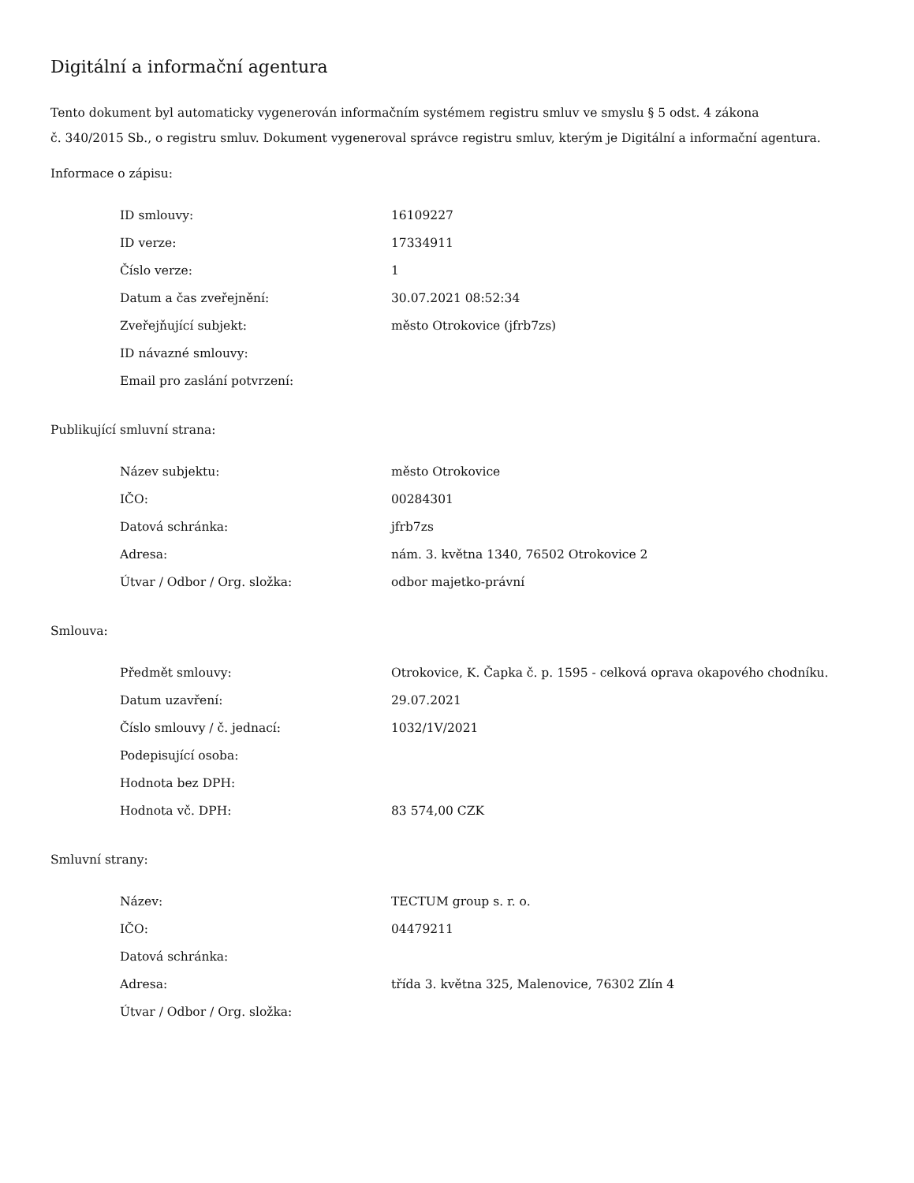Digitální a informační agentura
Tento dokument byl automaticky vygenerován informačním systémem registru smluv ve smyslu § 5 odst. 4 zákona
č. 340/2015 Sb., o registru smluv. Dokument vygeneroval správce registru smluv, kterým je Digitální a informační agentura.
Informace o zápisu:
| ID smlouvy: | 16109227 |
| ID verze: | 17334911 |
| Číslo verze: | 1 |
| Datum a čas zveřejnění: | 30.07.2021 08:52:34 |
| Zveřejňující subjekt: | město Otrokovice (jfrb7zs) |
| ID návazné smlouvy: | |
| Email pro zaslání potvrzení: | |
Publikující smluvní strana:
| Název subjektu: | město Otrokovice |
| IČO: | 00284301 |
| Datová schránka: | jfrb7zs |
| Adresa: | nám. 3. května 1340, 76502 Otrokovice 2 |
| Útvar / Odbor / Org. složka: | odbor majetko-právní |
Smlouva:
| Předmět smlouvy: | Otrokovice, K. Čapka č. p. 1595 - celková oprava okapového chodníku. |
| Datum uzavření: | 29.07.2021 |
| Číslo smlouvy / č. jednací: | 1032/1V/2021 |
| Podepisující osoba: | |
| Hodnota bez DPH: | |
| Hodnota vč. DPH: | 83 574,00 CZK |
Smluvní strany:
| Název: | TECTUM group s. r. o. |
| IČO: | 04479211 |
| Datová schránka: | |
| Adresa: | třída 3. května 325, Malenovice, 76302 Zlín 4 |
| Útvar / Odbor / Org. složka: | |